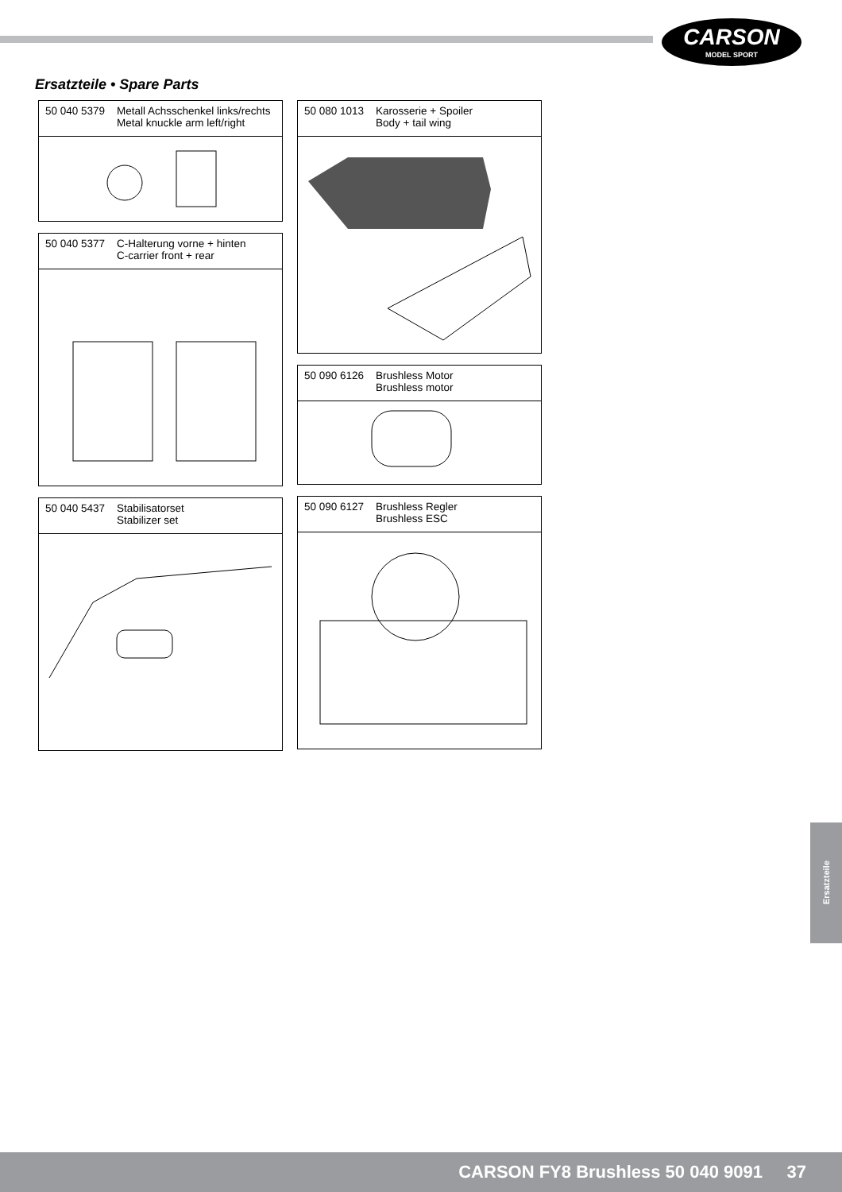CARSON
MODEL SPORT
Ersatzteile • Spare Parts
50 040 5379 Metall Achsschenkel links/rechts
Metal knuckle arm left/right
50 040 5377 C-Halterung vorne + hinten
C-carrier front + rear
50 040 5437 Stabilisatorset
Stabilizer set
50 080 1013 Karosserie + Spoiler
Body + tail wing
50 090 6126 Brushless Motor
Brushless motor
50 090 6127 Brushless Regler
Brushless ESC
Ersatzteile
CARSON FY8 Brushless 50 040 9091 37